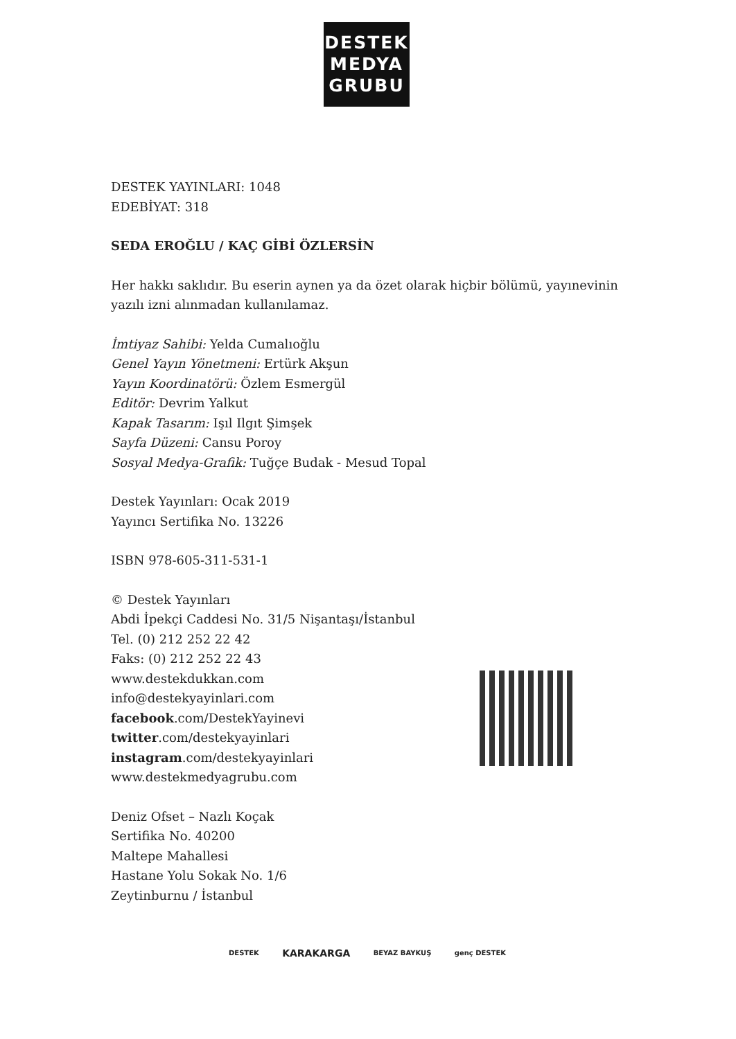DESTEK
MEDYA
GRUBU
DESTEK YAYINLARI: 1048
EDEBİYAT: 318
SEDA EROĞLU / KAÇ GİBİ ÖZLERSİN
Her hakkı saklıdır. Bu eserin aynen ya da özet olarak hiçbir bölümü, yayınevinin yazılı izni alınmadan kullanılamaz.
İmtiyaz Sahibi: Yelda Cumalıoğlu
Genel Yayın Yönetmeni: Ertürk Akşun
Yayın Koordinatörü: Özlem Esmergül
Editör: Devrim Yalkut
Kapak Tasarım: Işıl Ilgıt Şimşek
Sayfa Düzeni: Cansu Poroy
Sosyal Medya-Grafik: Tuğçe Budak - Mesud Topal
Destek Yayınları: Ocak 2019
Yayıncı Sertifika No. 13226
ISBN 978-605-311-531-1
© Destek Yayınları
Abdi İpekçi Caddesi No. 31/5 Nişantaşı/İstanbul
Tel. (0) 212 252 22 42
Faks: (0) 212 252 22 43
www.destekdukkan.com
info@destekyayinlari.com
facebook.com/DestekYayinevi
twitter.com/destekyayinlari
instagram.com/destekyayinlari
www.destekmedyagrubu.com
Deniz Ofset – Nazlı Koçak
Sertifika No. 40200
Maltepe Mahallesi
Hastane Yolu Sokak No. 1/6
Zeytinburnu / İstanbul
DESTEK KARAKARGA BEYAZ BAYKUŞ genç DESTEK